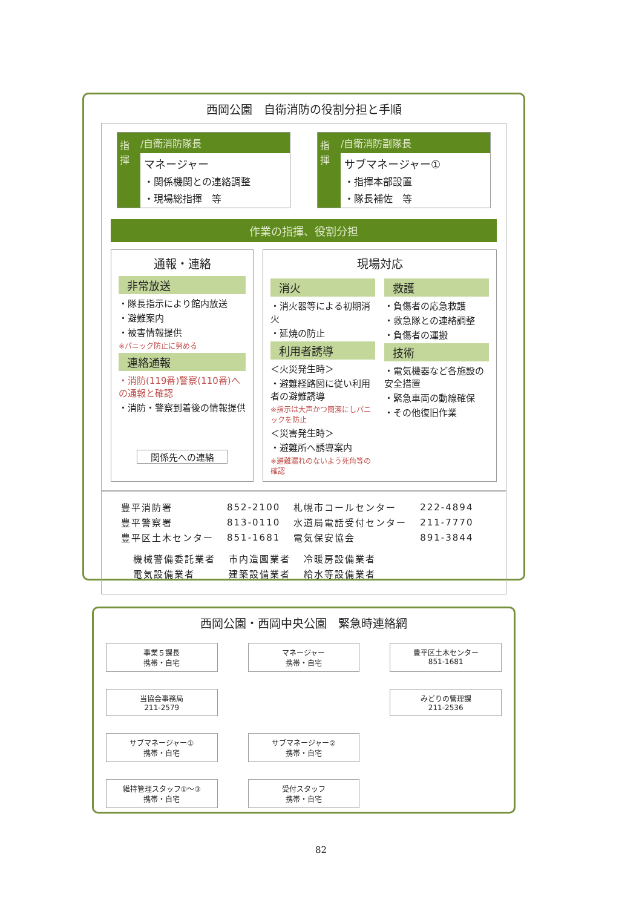西岡公園　自衛消防の役割分担と手順
指揮
/自衛消防隊長
マネージャー
・関係機関との連絡調整
・現場総指揮　等
指揮
/自衛消防副隊長
サブマネージャー①
・指揮本部設置
・隊長補佐　等
作業の指揮、役割分担
通報・連絡
非常放送
・隊長指示により館内放送
・避難案内
・被害情報提供
※パニック防止に努める
連絡通報
・消防(119番)警察(110番)への通報と確認
・消防・警察到着後の情報提供
関係先への連絡
現場対応
消火
・消火器等による初期消火
・延焼の防止
利用者誘導
＜火災発生時＞
・避難経路図に従い利用者の避難誘導
※指示は大声かつ簡潔にしパニックを防止
＜災害発生時＞
・避難所へ誘導案内
※避難漏れのないよう死角等の確認
救護
・負傷者の応急救護
・救急隊との連絡調整
・負傷者の運搬
技術
・電気機器など各施設の安全措置
・緊急車両の動線確保
・その他復旧作業
| 豊平消防署 | 852-2100 | 札幌市コールセンター | 222-4894 |
| 豊平警察署 | 813-0110 | 水道局電話受付センター | 211-7770 |
| 豊平区土木センター | 851-1681 | 電気保安協会 | 891-3844 |
| 機械警備委託業者 | 市内造園業者 | 冷暖房設備業者 |
| 電気設備業者 | 建築設備業者 | 給水等設備業者 |
西岡公園・西岡中央公園　緊急時連絡網
事業５課長
携帯・自宅
マネージャー
携帯・自宅
豊平区土木センター
851-1681
当協会事務局
211-2579
みどりの管理課
211-2536
サブマネージャー①
携帯・自宅
サブマネージャー②
携帯・自宅
維持管理スタッフ①～③
携帯・自宅
受付スタッフ
携帯・自宅
82